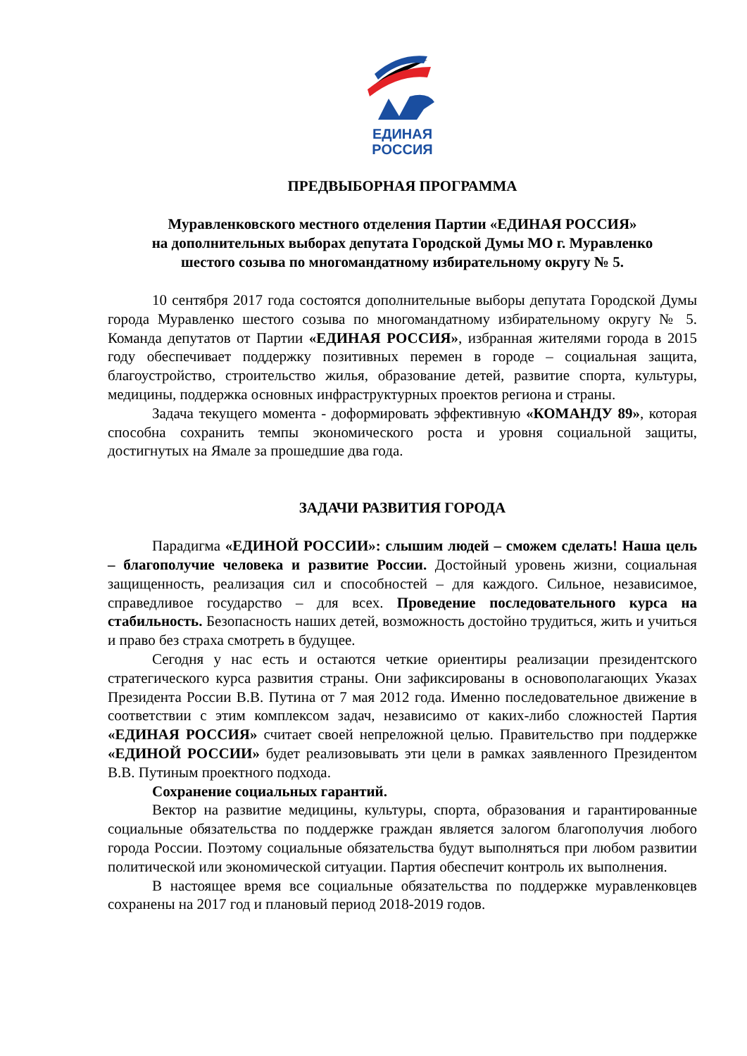ЕДИНАЯ
РОССИЯ
ПРЕДВЫБОРНАЯ ПРОГРАММА
Муравленковского местного отделения Партии «ЕДИНАЯ РОССИЯ»
на дополнительных выборах депутата Городской Думы МО г. Муравленко
шестого созыва по многомандатному избирательному округу № 5.
10 сентября 2017 года состоятся дополнительные выборы депутата Городской Думы города Муравленко шестого созыва по многомандатному избирательному округу № 5. Команда депутатов от Партии «ЕДИНАЯ РОССИЯ», избранная жителями города в 2015 году обеспечивает поддержку позитивных перемен в городе – социальная защита, благоустройство, строительство жилья, образование детей, развитие спорта, культуры, медицины, поддержка основных инфраструктурных проектов региона и страны.
Задача текущего момента - доформировать эффективную «КОМАНДУ 89», которая способна сохранить темпы экономического роста и уровня социальной защиты, достигнутых на Ямале за прошедшие два года.
ЗАДАЧИ РАЗВИТИЯ ГОРОДА
Парадигма «ЕДИНОЙ РОССИИ»: слышим людей – сможем сделать! Наша цель – благополучие человека и развитие России. Достойный уровень жизни, социальная защищенность, реализация сил и способностей – для каждого. Сильное, независимое, справедливое государство – для всех. Проведение последовательного курса на стабильность. Безопасность наших детей, возможность достойно трудиться, жить и учиться и право без страха смотреть в будущее.
Сегодня у нас есть и остаются четкие ориентиры реализации президентского стратегического курса развития страны. Они зафиксированы в основополагающих Указах Президента России В.В. Путина от 7 мая 2012 года. Именно последовательное движение в соответствии с этим комплексом задач, независимо от каких-либо сложностей Партия «ЕДИНАЯ РОССИЯ» считает своей непреложной целью. Правительство при поддержке «ЕДИНОЙ РОССИИ» будет реализовывать эти цели в рамках заявленного Президентом В.В. Путиным проектного подхода.
Сохранение социальных гарантий.
Вектор на развитие медицины, культуры, спорта, образования и гарантированные социальные обязательства по поддержке граждан является залогом благополучия любого города России. Поэтому социальные обязательства будут выполняться при любом развитии политической или экономической ситуации. Партия обеспечит контроль их выполнения.
В настоящее время все социальные обязательства по поддержке муравленковцев сохранены на 2017 год и плановый период 2018-2019 годов.